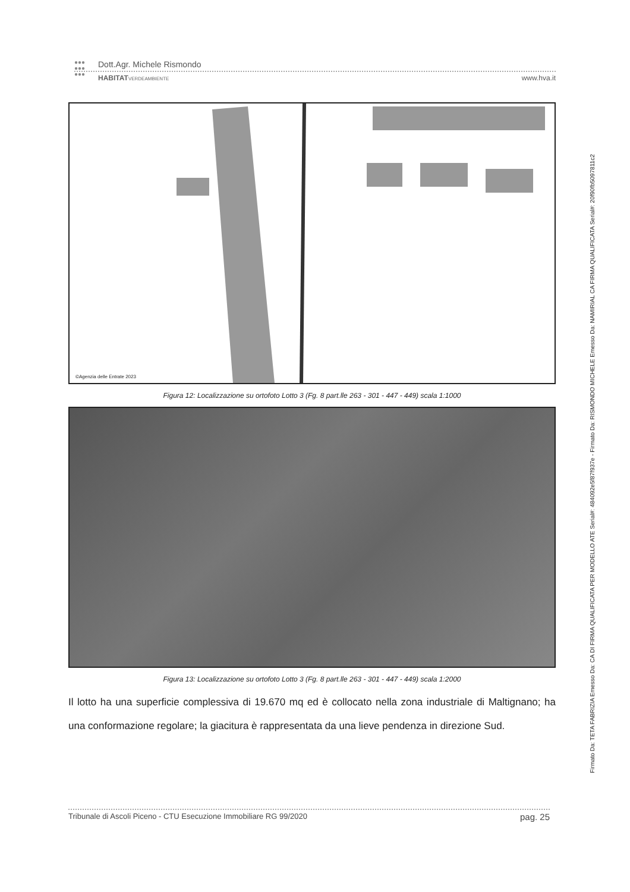●●●
●●●
●●●
Dott.Agr. Michele Rismondo
HABITATVERDEAMBIENTE
www.hva.it
©Agenzia delle Entrate 2023
Figura 12: Localizzazione su ortofoto Lotto 3 (Fg. 8 part.lle 263 - 301 - 447 - 449) scala 1:1000
Figura 13: Localizzazione su ortofoto Lotto 3 (Fg. 8 part.lle 263 - 301 - 447 - 449) scala 1:2000
Il lotto ha una superficie complessiva di 19.670 mq ed è collocato nella zona industriale di Maltignano; ha una conformazione regolare; la giacitura è rappresentata da una lieve pendenza in direzione Sud.
Tribunale di Ascoli Piceno - CTU Esecuzione Immobiliare RG 99/2020 pag. 25
Firmato Da: TETA FABRIZIA Emesso Da: CA DI FIRMA QUALIFICATA PER MODELLO ATE Serial#: 484092e5f87f937e - Firmato Da: RISMONDO MICHELE Emesso Da: NAMIRIAL CA FIRMA QUALIFICATA Serial#: 20f90fb5097811c2